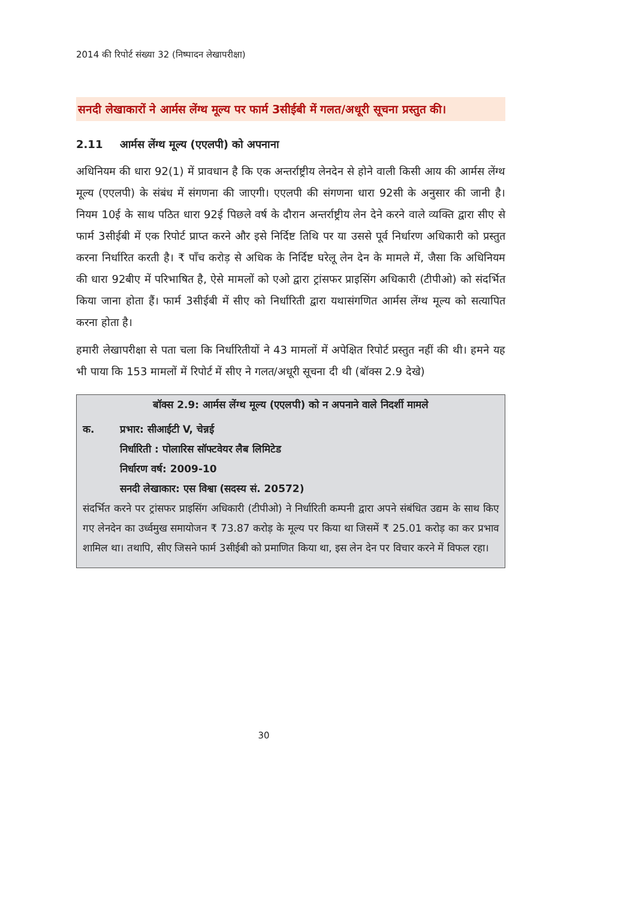2014 की रिपोर्ट संख्या 32 (निष्पादन लेखापरीक्षा)
सनदी लेखाकारों ने आर्मस लेंग्थ मूल्य पर फार्म 3सीईबी में गलत/अधूरी सूचना प्रस्तुत की।
2.11 आर्मस लेंग्थ मूल्य (एएलपी) को अपनाना
अधिनियम की धारा 92(1) में प्रावधान है कि एक अन्तर्राष्ट्रीय लेनदेन से होने वाली किसी आय की आर्मस लेंग्थ मूल्य (एएलपी) के संबंध में संगणना की जाएगी। एएलपी की संगणना धारा 92सी के अनुसार की जानी है। नियम 10ई के साथ पठित धारा 92ई पिछले वर्ष के दौरान अन्तर्राष्ट्रीय लेन देने करने वाले व्यक्ति द्वारा सीए से फार्म 3सीईबी में एक रिपोर्ट प्राप्त करने और इसे निर्दिष्ट तिथि पर या उससे पूर्व निर्धारण अधिकारी को प्रस्तुत करना निर्धारित करती है। ₹ पाँच करोड़ से अधिक के निर्दिष्ट घरेलू लेन देन के मामले में, जैसा कि अधिनियम की धारा 92बीए में परिभाषित है, ऐसे मामलों को एओ द्वारा ट्रांसफर प्राइसिंग अधिकारी (टीपीओ) को संदर्भित किया जाना होता हैं। फार्म 3सीईबी में सीए को निर्धारिती द्वारा यथासंगणित आर्मस लेंग्थ मूल्य को सत्यापित करना होता है।
हमारी लेखापरीक्षा से पता चला कि निर्धारितीयों ने 43 मामलों में अपेक्षित रिपोर्ट प्रस्तुत नहीं की थी। हमने यह भी पाया कि 153 मामलों में रिपोर्ट में सीए ने गलत/अधूरी सूचना दी थी (बॉक्स 2.9 देखे)
बॉक्स 2.9: आर्मस लेंग्थ मूल्य (एएलपी) को न अपनाने वाले निदर्शी मामले
क. प्रभार: सीआईटी V, चेन्नई
निर्धारिती : पोलारिस सॉफ्टवेयर लैब लिमिटेड
निर्धारण वर्ष: 2009-10
सनदी लेखाकार: एस विश्वा (सदस्य सं. 20572)
संदर्भित करने पर ट्रांसफर प्राइसिंग अधिकारी (टीपीओ) ने निर्धारिती कम्पनी द्वारा अपने संबंधित उद्यम के साथ किए गए लेनदेन का उर्ध्वमुख समायोजन ₹ 73.87 करोड़ के मूल्य पर किया था जिसमें ₹ 25.01 करोड़ का कर प्रभाव शामिल था। तथापि, सीए जिसने फार्म 3सीईबी को प्रमाणित किया था, इस लेन देन पर विचार करने में विफल रहा।
30